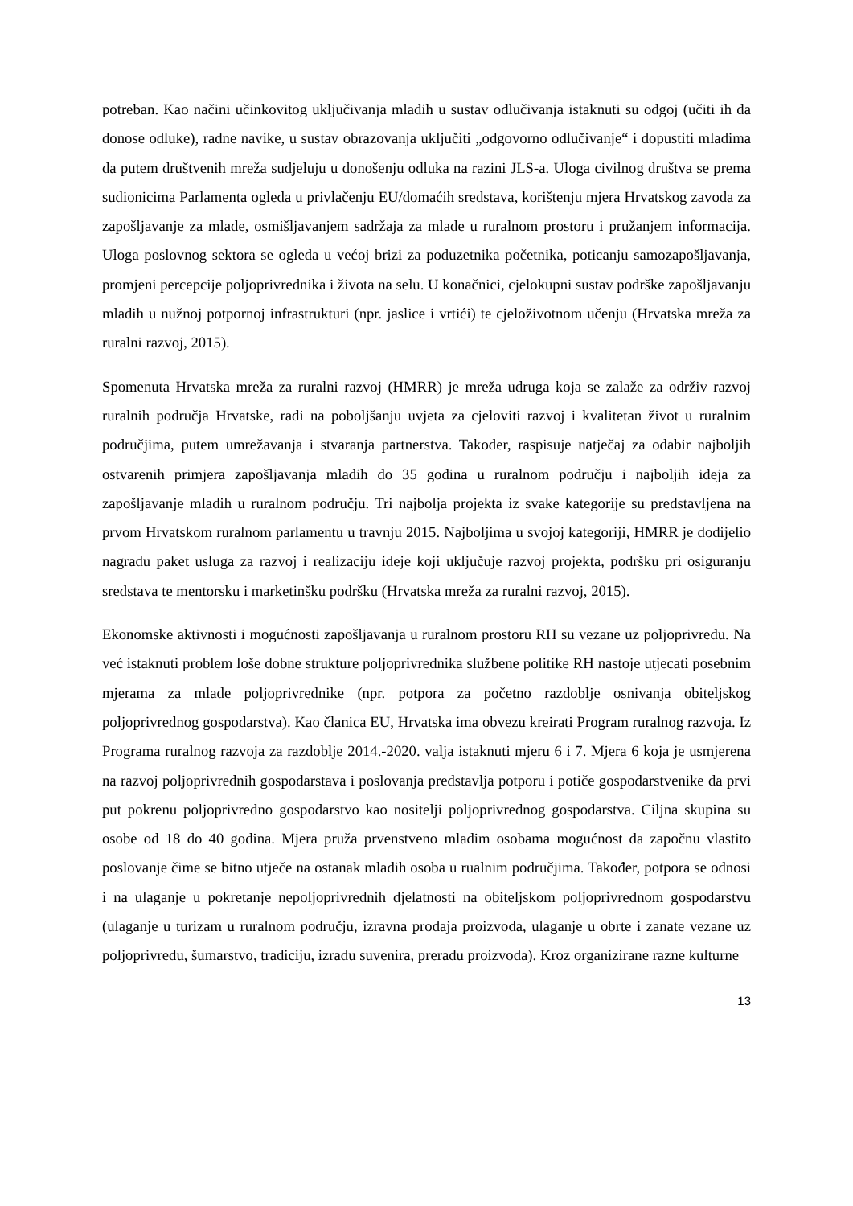potreban. Kao načini učinkovitog uključivanja mladih u sustav odlučivanja istaknuti su odgoj (učiti ih da donose odluke), radne navike, u sustav obrazovanja uključiti „odgovorno odlučivanje“ i dopustiti mladima da putem društvenih mreža sudjeluju u donošenju odluka na razini JLS-a. Uloga civilnog društva se prema sudionicima Parlamenta ogleda u privlačenju EU/domaćih sredstava, korištenju mjera Hrvatskog zavoda za zapošljavanje za mlade, osmišljavanjem sadržaja za mlade u ruralnom prostoru i pružanjem informacija. Uloga poslovnog sektora se ogleda u većoj brizi za poduzetnika početnika, poticanju samozapošljavanja, promjeni percepcije poljoprivrednika i života na selu. U konačnici, cjelokupni sustav podrške zapošljavanju mladih u nužnoj potpornoj infrastrukturi (npr. jaslice i vrtići) te cjeloživotnom učenju (Hrvatska mreža za ruralni razvoj, 2015).
Spomenuta Hrvatska mreža za ruralni razvoj (HMRR) je mreža udruga koja se zalaže za održiv razvoj ruralnih područja Hrvatske, radi na poboljšanju uvjeta za cjeloviti razvoj i kvalitetan život u ruralnim područjima, putem umrežavanja i stvaranja partnerstva. Također, raspisuje natječaj za odabir najboljih ostvarenih primjera zapošljavanja mladih do 35 godina u ruralnom području i najboljih ideja za zapošljavanje mladih u ruralnom području. Tri najbolja projekta iz svake kategorije su predstavljena na prvom Hrvatskom ruralnom parlamentu u travnju 2015. Najboljima u svojoj kategoriji, HMRR je dodijelio nagradu paket usluga za razvoj i realizaciju ideje koji uključuje razvoj projekta, podršku pri osiguranju sredstava te mentorsku i marketinšku podršku (Hrvatska mreža za ruralni razvoj, 2015).
Ekonomske aktivnosti i mogućnosti zapošljavanja u ruralnom prostoru RH su vezane uz poljoprivredu. Na već istaknuti problem loše dobne strukture poljoprivrednika službene politike RH nastoje utjecati posebnim mjerama za mlade poljoprivrednike (npr. potpora za početno razdoblje osnivanja obiteljskog poljoprivrednog gospodarstva). Kao članica EU, Hrvatska ima obvezu kreirati Program ruralnog razvoja. Iz Programa ruralnog razvoja za razdoblje 2014.-2020. valja istaknuti mjeru 6 i 7. Mjera 6 koja je usmjerena na razvoj poljoprivrednih gospodarstava i poslovanja predstavlja potporu i potiče gospodarstvenike da prvi put pokrenu poljoprivredno gospodarstvo kao nositelji poljoprivrednog gospodarstva. Ciljna skupina su osobe od 18 do 40 godina. Mjera pruža prvenstveno mladim osobama mogućnost da započnu vlastito poslovanje čime se bitno utječe na ostanak mladih osoba u rualnim područjima. Također, potpora se odnosi i na ulaganje u pokretanje nepoljoprivrednih djelatnosti na obiteljskom poljoprivrednom gospodarstvu (ulaganje u turizam u ruralnom području, izravna prodaja proizvoda, ulaganje u obrte i zanate vezane uz poljoprivredu, šumarstvo, tradiciju, izradu suvenira, preradu proizvoda). Kroz organizirane razne kulturne
13